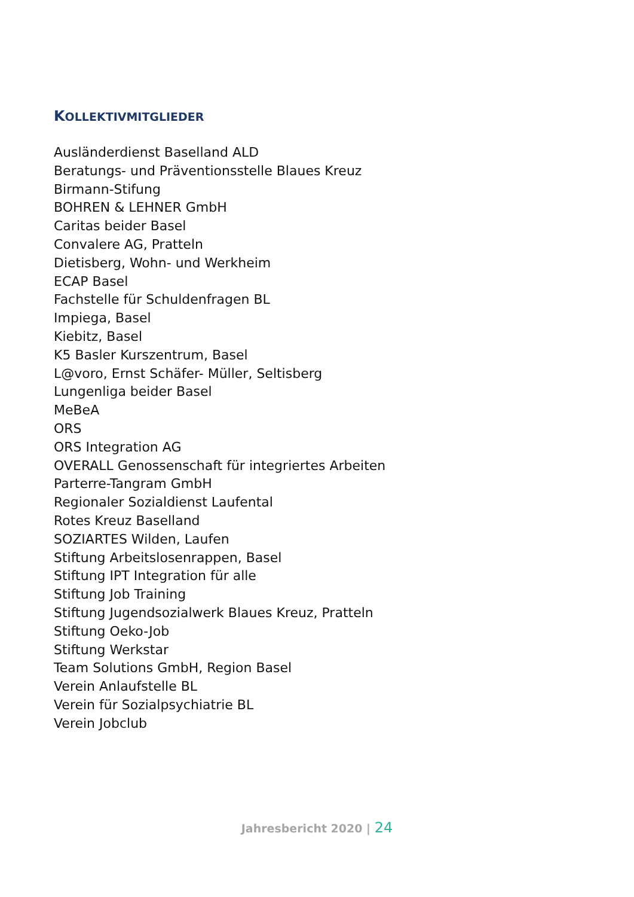KOLLEKTIVMITGLIEDER
Ausländerdienst Baselland ALD
Beratungs- und Präventionsstelle Blaues Kreuz
Birmann-Stifung
BOHREN & LEHNER GmbH
Caritas beider Basel
Convalere AG, Pratteln
Dietisberg, Wohn- und Werkheim
ECAP Basel
Fachstelle für Schuldenfragen BL
Impiega, Basel
Kiebitz, Basel
K5 Basler Kurszentrum, Basel
L@voro, Ernst Schäfer- Müller, Seltisberg
Lungenliga beider Basel
MeBeA
ORS
ORS Integration AG
OVERALL Genossenschaft für integriertes Arbeiten
Parterre-Tangram GmbH
Regionaler Sozialdienst Laufental
Rotes Kreuz Baselland
SOZIARTES Wilden, Laufen
Stiftung Arbeitslosenrappen, Basel
Stiftung IPT Integration für alle
Stiftung Job Training
Stiftung Jugendsozialwerk Blaues Kreuz, Pratteln
Stiftung Oeko-Job
Stiftung Werkstar
Team Solutions GmbH, Region Basel
Verein Anlaufstelle BL
Verein für Sozialpsychiatrie BL
Verein Jobclub
Jahresbericht 2020 | 24